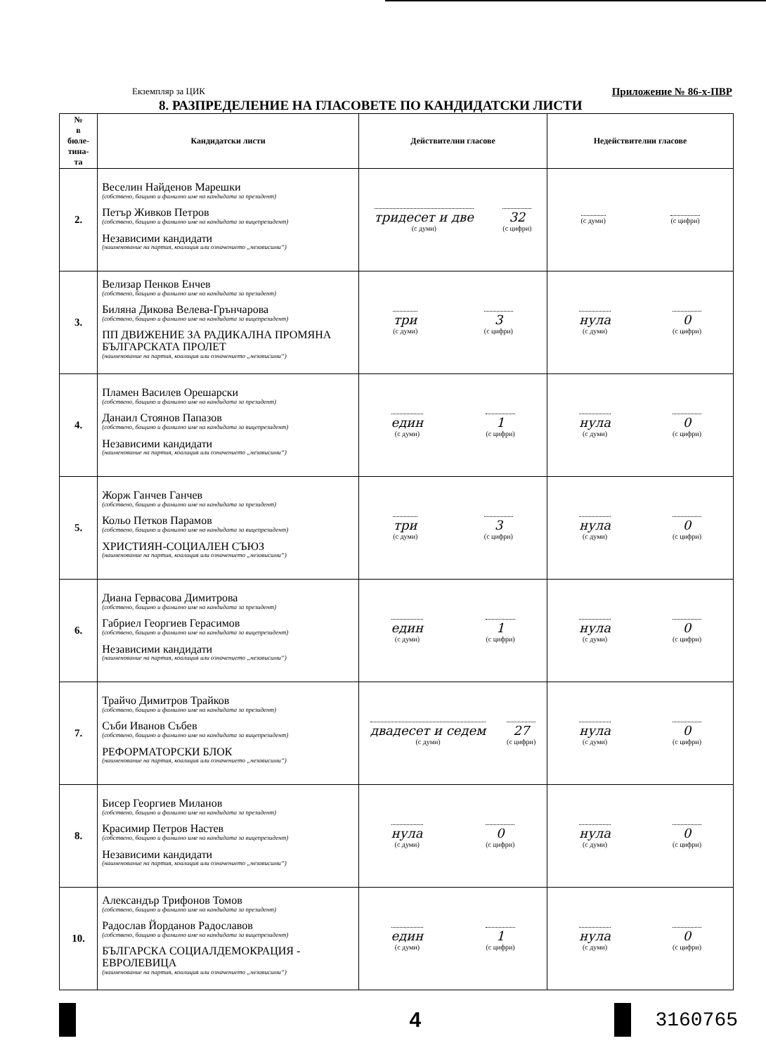Екземпляр за ЦИК Приложение № 86-х-ПВР
8. РАЗПРЕДЕЛЕНИЕ НА ГЛАСОВЕТЕ ПО КАНДИДАТСКИ ЛИСТИ
| № в бюле- тина- та | Кандидатски листи | Действителни гласове | Недействителни гласове |
| --- | --- | --- | --- |
| 2. | Веселин Найденов Марешки (собствено, бащино и фамилно име на кандидата за президент) Петър Живков Петров (собствено, бащино и фамилно име на кандидата за вицепрезидент) Независими кандидати (наименование на партия, коалиция или означението „независими“) | тридесет и две (с думи) 32 (с цифри) | (с думи) (с цифри) |
| 3. | Велизар Пенков Енчев (собствено, бащино и фамилно име на кандидата за президент) Биляна Дикова Велева-Грънчарова (собствено, бащино и фамилно име на кандидата за вицепрезидент) ПП ДВИЖЕНИЕ ЗА РАДИКАЛНА ПРОМЯНА БЪЛГАРСКАТА ПРОЛЕТ (наименование на партия, коалиция или означението „независими“) | три (с думи) 3 (с цифри) | нула (с думи) 0 (с цифри) |
| 4. | Пламен Василев Орешарски (собствено, бащино и фамилно име на кандидата за президент) Данаил Стоянов Папазов (собствено, бащино и фамилно име на кандидата за вицепрезидент) Независими кандидати (наименование на партия, коалиция или означението „независими“) | един (с думи) 1 (с цифри) | нула (с думи) 0 (с цифри) |
| 5. | Жорж Ганчев Ганчев (собствено, бащино и фамилно име на кандидата за президент) Кольо Петков Парамов (собствено, бащино и фамилно име на кандидата за вицепрезидент) ХРИСТИЯН-СОЦИАЛЕН СЪЮЗ (наименование на партия, коалиция или означението „независими“) | три (с думи) 3 (с цифри) | нула (с думи) 0 (с цифри) |
| 6. | Диана Гервасова Димитрова (собствено, бащино и фамилно име на кандидата за президент) Габриел Георгиев Герасимов (собствено, бащино и фамилно име на кандидата за вицепрезидент) Независими кандидати (наименование на партия, коалиция или означението „независими“) | един (с думи) 1 (с цифри) | нула (с думи) 0 (с цифри) |
| 7. | Трайчо Димитров Трайков (собствено, бащино и фамилно име на кандидата за президент) Съби Иванов Събев (собствено, бащино и фамилно име на кандидата за вицепрезидент) РЕФОРМАТОРСКИ БЛОК (наименование на партия, коалиция или означението „независими“) | двадесет и седем (с думи) 27 (с цифри) | нула (с думи) 0 (с цифри) |
| 8. | Бисер Георгиев Миланов (собствено, бащино и фамилно име на кандидата за президент) Красимир Петров Настев (собствено, бащино и фамилно име на кандидата за вицепрезидент) Независими кандидати (наименование на партия, коалиция или означението „независими“) | нула (с думи) 0 (с цифри) | нула (с думи) 0 (с цифри) |
| 10. | Александър Трифонов Томов (собствено, бащино и фамилно име на кандидата за президент) Радослав Йорданов Радославов (собствено, бащино и фамилно име на кандидата за вицепрезидент) БЪЛГАРСКА СОЦИАЛДЕМОКРАЦИЯ - ЕВРОЛЕВИЦА (наименование на партия, коалиция или означението „независими“) | един (с думи) 1 (с цифри) | нула (с думи) 0 (с цифри) |
4 3160765